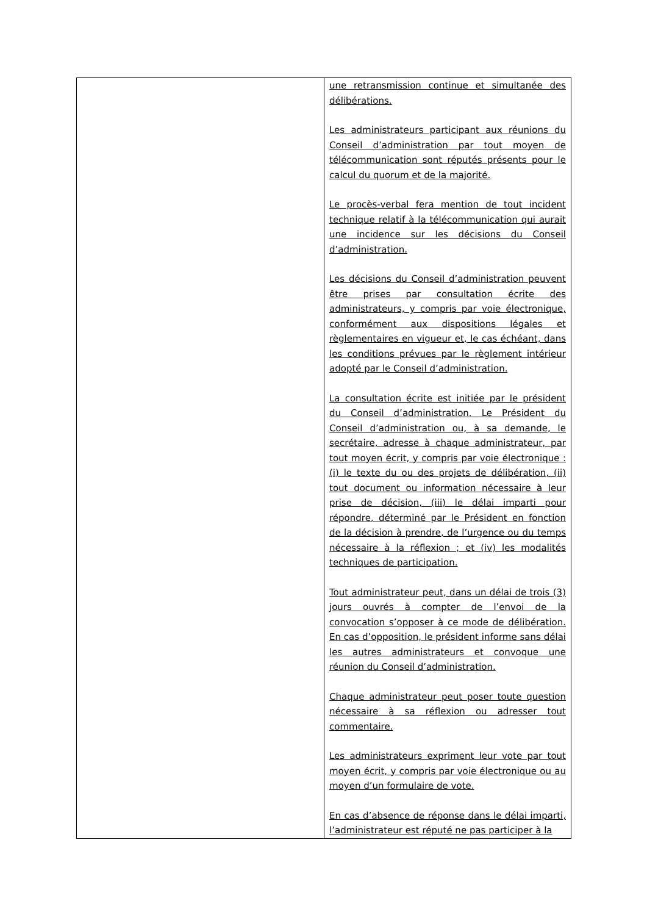| | une retransmission continue et simultanée des délibérations. Les administrateurs participant aux réunions du Conseil d’administration par tout moyen de télécommunication sont réputés présents pour le calcul du quorum et de la majorité. Le procès-verbal fera mention de tout incident technique relatif à la télécommunication qui aurait une incidence sur les décisions du Conseil d’administration. Les décisions du Conseil d’administration peuvent être prises par consultation écrite des administrateurs, y compris par voie électronique, conformément aux dispositions légales et règlementaires en vigueur et, le cas échéant, dans les conditions prévues par le règlement intérieur adopté par le Conseil d’administration. La consultation écrite est initiée par le président du Conseil d’administration. Le Président du Conseil d’administration ou, à sa demande, le secrétaire, adresse à chaque administrateur, par tout moyen écrit, y compris par voie électronique : (i) le texte du ou des projets de délibération, (ii) tout document ou information nécessaire à leur prise de décision, (iii) le délai imparti pour répondre, déterminé par le Président en fonction de la décision à prendre, de l’urgence ou du temps nécessaire à la réflexion ; et (iv) les modalités techniques de participation. Tout administrateur peut, dans un délai de trois (3) jours ouvrés à compter de l’envoi de la convocation s’opposer à ce mode de délibération. En cas d’opposition, le président informe sans délai les autres administrateurs et convoque une réunion du Conseil d’administration. Chaque administrateur peut poser toute question nécessaire à sa réflexion ou adresser tout commentaire. Les administrateurs expriment leur vote par tout moyen écrit, y compris par voie électronique ou au moyen d’un formulaire de vote. En cas d’absence de réponse dans le délai imparti, l’administrateur est réputé ne pas participer à la |